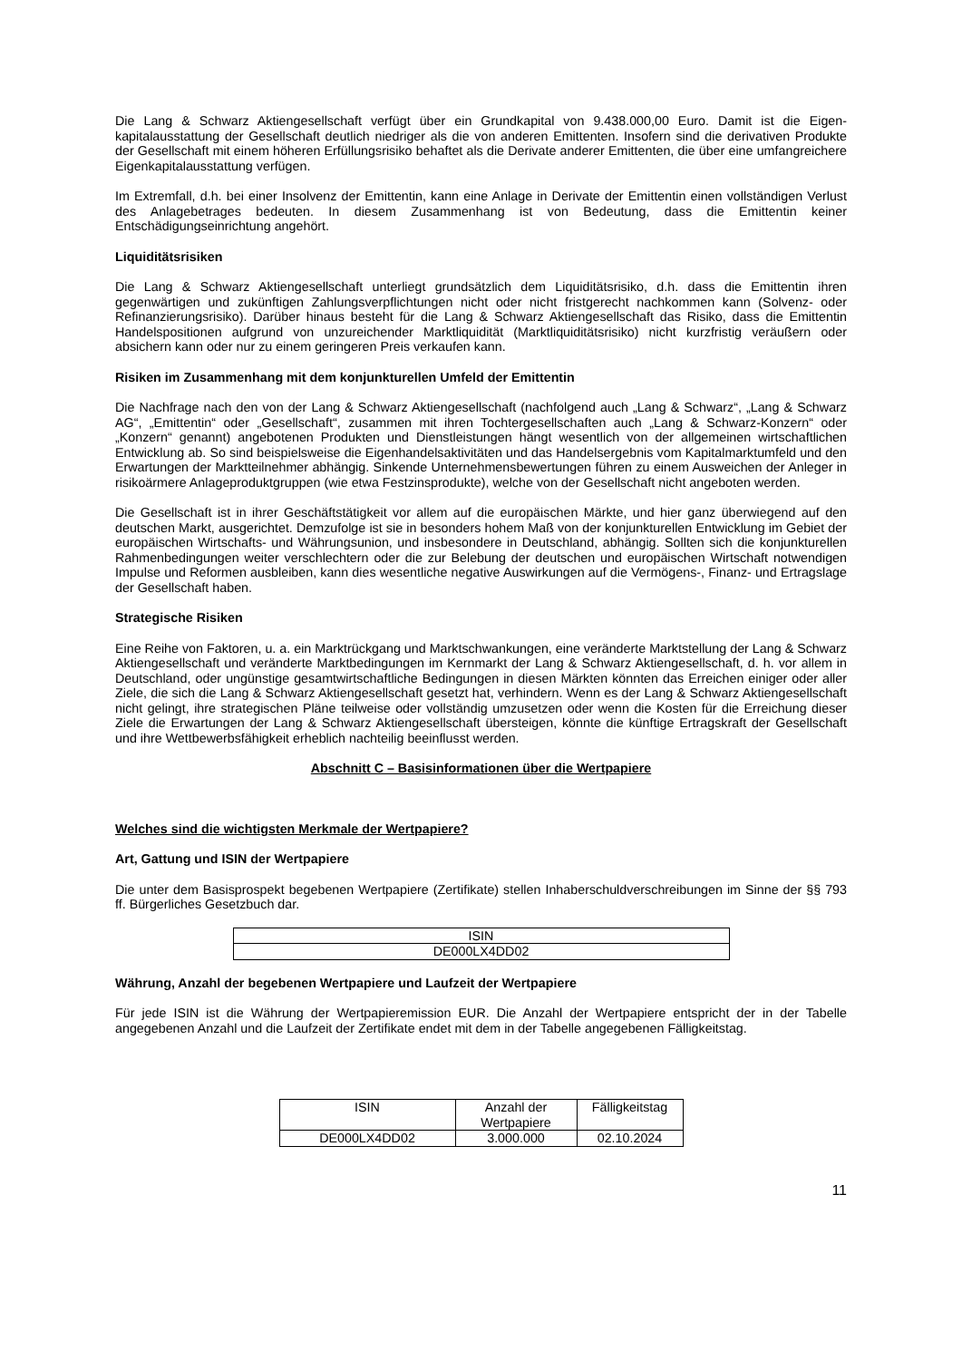Die Lang & Schwarz Aktiengesellschaft verfügt über ein Grundkapital von 9.438.000,00 Euro. Damit ist die Eigen-kapitalausstattung der Gesellschaft deutlich niedriger als die von anderen Emittenten. Insofern sind die derivativen Produkte der Gesellschaft mit einem höheren Erfüllungsrisiko behaftet als die Derivate anderer Emittenten, die über eine umfangreichere Eigenkapitalausstattung verfügen.
Im Extremfall, d.h. bei einer Insolvenz der Emittentin, kann eine Anlage in Derivate der Emittentin einen vollständigen Verlust des Anlagebetrages bedeuten. In diesem Zusammenhang ist von Bedeutung, dass die Emittentin keiner Entschädigungseinrichtung angehört.
Liquiditätsrisiken
Die Lang & Schwarz Aktiengesellschaft unterliegt grundsätzlich dem Liquiditätsrisiko, d.h. dass die Emittentin ihren gegenwärtigen und zukünftigen Zahlungsverpflichtungen nicht oder nicht fristgerecht nachkommen kann (Solvenz- oder Refinanzierungsrisiko). Darüber hinaus besteht für die Lang & Schwarz Aktiengesellschaft das Risiko, dass die Emittentin Handelspositionen aufgrund von unzureichender Marktliquidität (Marktliquiditätsrisiko) nicht kurzfristig veräußern oder absichern kann oder nur zu einem geringeren Preis verkaufen kann.
Risiken im Zusammenhang mit dem konjunkturellen Umfeld der Emittentin
Die Nachfrage nach den von der Lang & Schwarz Aktiengesellschaft (nachfolgend auch „Lang & Schwarz“, „Lang & Schwarz AG“, „Emittentin“ oder „Gesellschaft“, zusammen mit ihren Tochtergesellschaften auch „Lang & Schwarz-Konzern“ oder „Konzern“ genannt) angebotenen Produkten und Dienstleistungen hängt wesentlich von der allgemeinen wirtschaftlichen Entwicklung ab. So sind beispielsweise die Eigenhandelsaktivitäten und das Handelsergebnis vom Kapitalmarktumfeld und den Erwartungen der Marktteilnehmer abhängig. Sinkende Unternehmensbewertungen führen zu einem Ausweichen der Anleger in risikoärmere Anlageproduktgruppen (wie etwa Festzinsprodukte), welche von der Gesellschaft nicht angeboten werden.
Die Gesellschaft ist in ihrer Geschäftstätigkeit vor allem auf die europäischen Märkte, und hier ganz überwiegend auf den deutschen Markt, ausgerichtet. Demzufolge ist sie in besonders hohem Maß von der konjunkturellen Entwicklung im Gebiet der europäischen Wirtschafts- und Währungsunion, und insbesondere in Deutschland, abhängig. Sollten sich die konjunkturellen Rahmenbedingungen weiter verschlechtern oder die zur Belebung der deutschen und europäischen Wirtschaft notwendigen Impulse und Reformen ausbleiben, kann dies wesentliche negative Auswirkungen auf die Vermögens-, Finanz- und Ertragslage der Gesellschaft haben.
Strategische Risiken
Eine Reihe von Faktoren, u. a. ein Marktrückgang und Marktschwankungen, eine veränderte Marktstellung der Lang & Schwarz Aktiengesellschaft und veränderte Marktbedingungen im Kernmarkt der Lang & Schwarz Aktiengesellschaft, d. h. vor allem in Deutschland, oder ungünstige gesamtwirtschaftliche Bedingungen in diesen Märkten könnten das Erreichen einiger oder aller Ziele, die sich die Lang & Schwarz Aktiengesellschaft gesetzt hat, verhindern. Wenn es der Lang & Schwarz Aktiengesellschaft nicht gelingt, ihre strategischen Pläne teilweise oder vollständig umzusetzen oder wenn die Kosten für die Erreichung dieser Ziele die Erwartungen der Lang & Schwarz Aktiengesellschaft übersteigen, könnte die künftige Ertragskraft der Gesellschaft und ihre Wettbewerbsfähigkeit erheblich nachteilig beeinflusst werden.
Abschnitt C – Basisinformationen über die Wertpapiere
Welches sind die wichtigsten Merkmale der Wertpapiere?
Art, Gattung und ISIN der Wertpapiere
Die unter dem Basisprospekt begebenen Wertpapiere (Zertifikate) stellen Inhaberschuldverschreibungen im Sinne der §§ 793 ff. Bürgerliches Gesetzbuch dar.
| ISIN |
| --- |
| DE000LX4DD02 |
Währung, Anzahl der begebenen Wertpapiere und Laufzeit der Wertpapiere
Für jede ISIN ist die Währung der Wertpapieremission EUR. Die Anzahl der Wertpapiere entspricht der in der Tabelle angegebenen Anzahl und die Laufzeit der Zertifikate endet mit dem in der Tabelle angegebenen Fälligkeitstag.
| ISIN | Anzahl der Wertpapiere | Fälligkeitstag |
| --- | --- | --- |
| DE000LX4DD02 | 3.000.000 | 02.10.2024 |
11